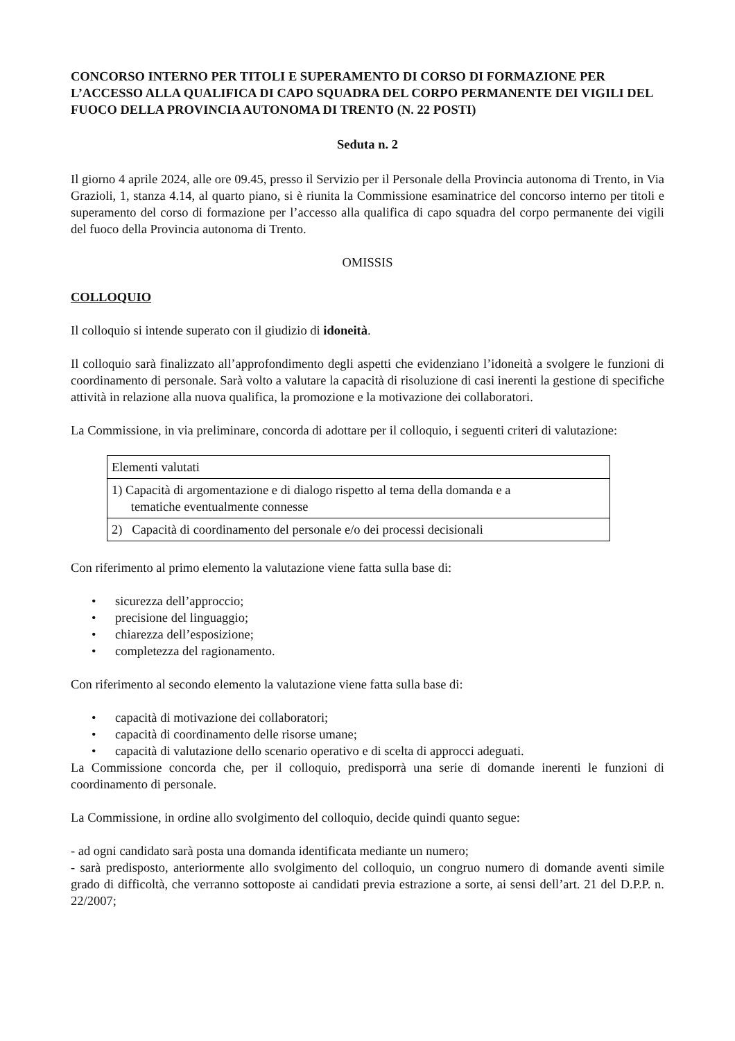CONCORSO INTERNO PER TITOLI E SUPERAMENTO DI CORSO DI FORMAZIONE PER L’ACCESSO ALLA QUALIFICA DI CAPO SQUADRA DEL CORPO PERMANENTE DEI VIGILI DEL FUOCO DELLA PROVINCIA AUTONOMA DI TRENTO (N. 22 POSTI)
Seduta n. 2
Il giorno 4 aprile 2024, alle ore 09.45, presso il Servizio per il Personale della Provincia autonoma di Trento, in Via Grazioli, 1, stanza 4.14, al quarto piano, si è riunita la Commissione esaminatrice del concorso interno per titoli e superamento del corso di formazione per l’accesso alla qualifica di capo squadra del corpo permanente dei vigili del fuoco della Provincia autonoma di Trento.
OMISSIS
COLLOQUIO
Il colloquio si intende superato con il giudizio di idoneità.
Il colloquio sarà finalizzato all’approfondimento degli aspetti che evidenziano l’idoneità a svolgere le funzioni di coordinamento di personale. Sarà volto a valutare la capacità di risoluzione di casi inerenti la gestione di specifiche attività in relazione alla nuova qualifica, la promozione e la motivazione dei collaboratori.
La Commissione, in via preliminare, concorda di adottare per il colloquio, i seguenti criteri di valutazione:
| Elementi valutati |
| 1) Capacità di argomentazione e di dialogo rispetto al tema della domanda e a tematiche eventualmente connesse |
| 2) Capacità di coordinamento del personale e/o dei processi decisionali |
Con riferimento al primo elemento la valutazione viene fatta sulla base di:
• sicurezza dell’approccio;
• precisione del linguaggio;
• chiarezza dell’esposizione;
• completezza del ragionamento.
Con riferimento al secondo elemento la valutazione viene fatta sulla base di:
• capacità di motivazione dei collaboratori;
• capacità di coordinamento delle risorse umane;
• capacità di valutazione dello scenario operativo e di scelta di approcci adeguati.
La Commissione concorda che, per il colloquio, predisporrà una serie di domande inerenti le funzioni di coordinamento di personale.
La Commissione, in ordine allo svolgimento del colloquio, decide quindi quanto segue:
- ad ogni candidato sarà posta una domanda identificata mediante un numero;
- sarà predisposto, anteriormente allo svolgimento del colloquio, un congruo numero di domande aventi simile grado di difficoltà, che verranno sottoposte ai candidati previa estrazione a sorte, ai sensi dell’art. 21 del D.P.P. n. 22/2007;